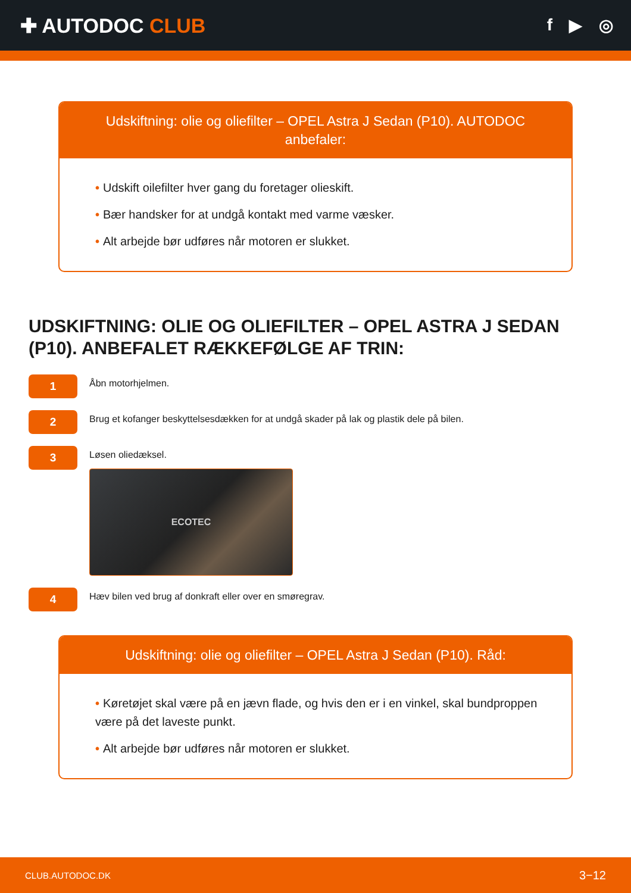✚ AUTODOC CLUB
f ▶ ◎
Udskiftning: olie og oliefilter – OPEL Astra J Sedan (P10). AUTODOC anbefaler:
• Udskift oilefilter hver gang du foretager olieskift.
• Bær handsker for at undgå kontakt med varme væsker.
• Alt arbejde bør udføres når motoren er slukket.
UDSKIFTNING: OLIE OG OLIEFILTER – OPEL ASTRA J SEDAN (P10). ANBEFALET RÆKKEFØLGE AF TRIN:
1
Åbn motorhjelmen.
2
Brug et kofanger beskyttelsesdækken for at undgå skader på lak og plastik dele på bilen.
3
Løsen oliedæksel.
ECOTEC
4
Hæv bilen ved brug af donkraft eller over en smøregrav.
Udskiftning: olie og oliefilter – OPEL Astra J Sedan (P10). Råd:
• Køretøjet skal være på en jævn flade, og hvis den er i en vinkel, skal bundproppen være på det laveste punkt.
• Alt arbejde bør udføres når motoren er slukket.
CLUB.AUTODOC.DK 3−12